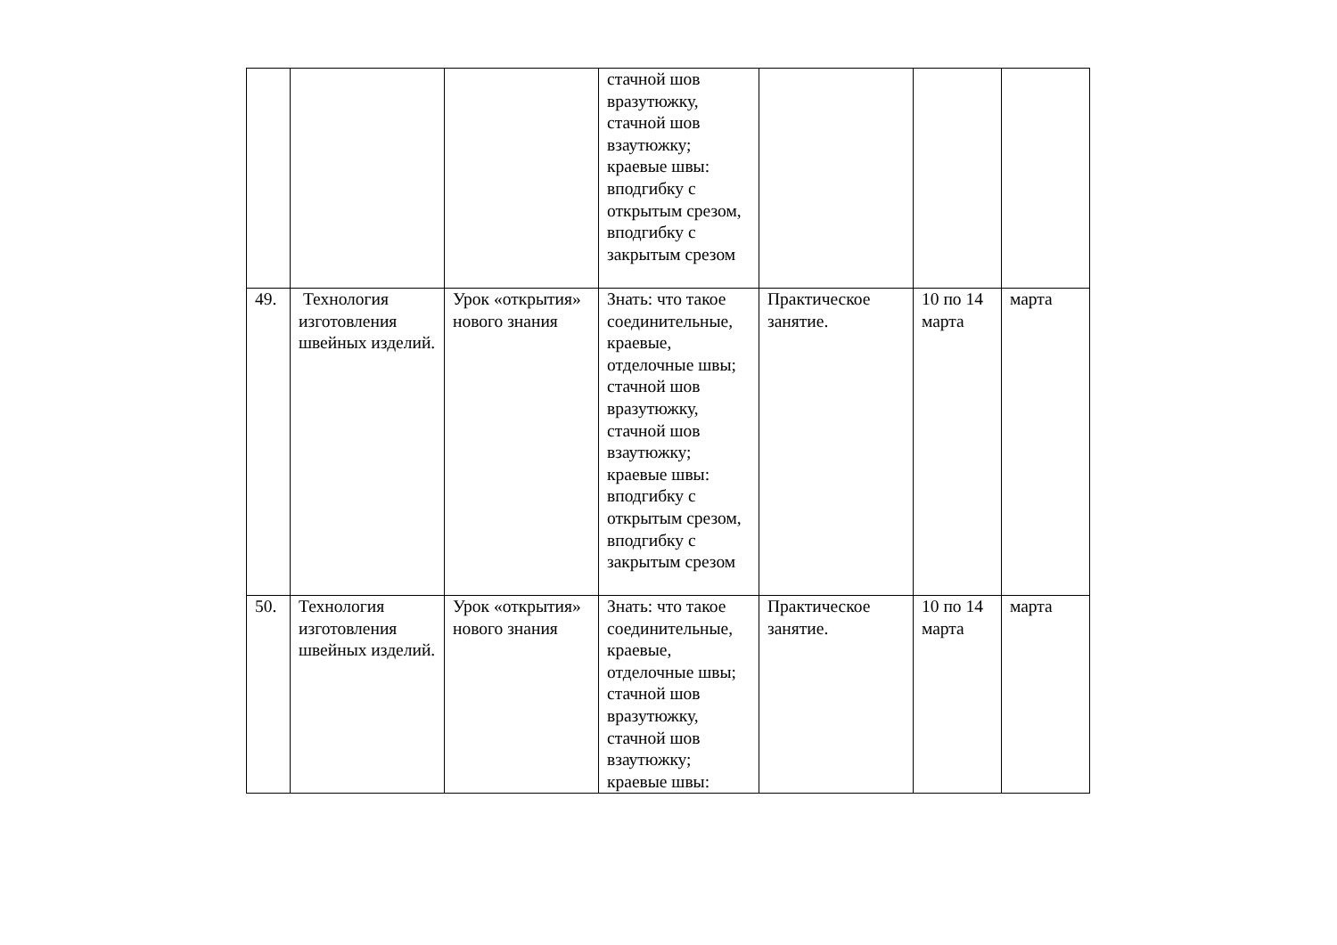| | | | стачной шов вразутюжку, стачной шов взаутюжку; краевые швы: вподгибку с открытым срезом, вподгибку с закрытым срезом | | | |
| 49. | Технология изготовления швейных изделий. | Урок «открытия» нового знания | Знать: что такое соединительные, краевые, отделочные швы; стачной шов вразутюжку, стачной шов взаутюжку; краевые швы: вподгибку с открытым срезом, вподгибку с закрытым срезом | Практическое занятие. | 10 по 14 марта | марта |
| 50. | Технология изготовления швейных изделий. | Урок «открытия» нового знания | Знать: что такое соединительные, краевые, отделочные швы; стачной шов вразутюжку, стачной шов взаутюжку; краевые швы: | Практическое занятие. | 10 по 14 марта | марта |